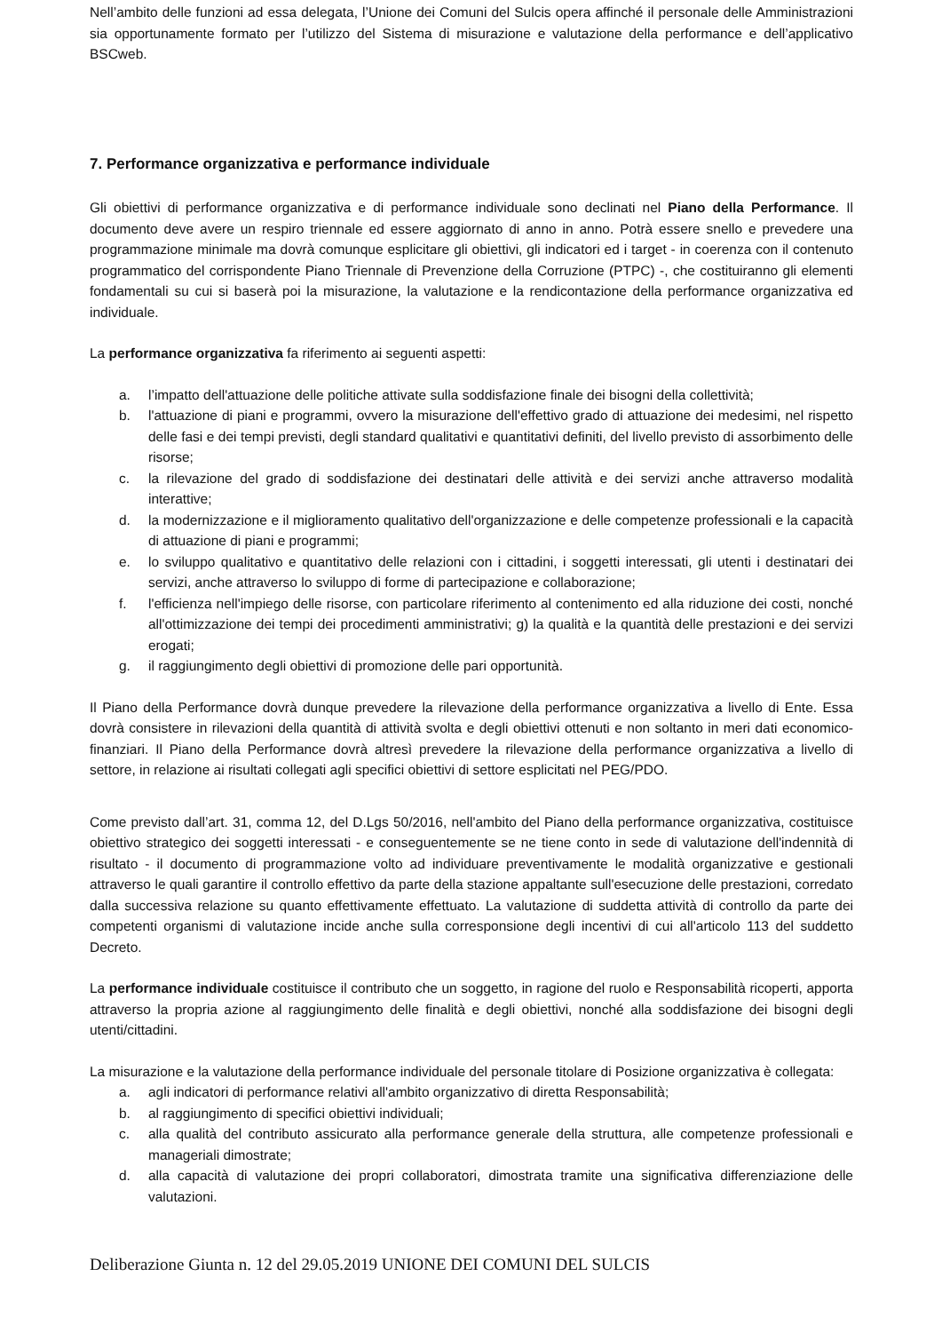Nell’ambito delle funzioni ad essa delegata, l’Unione dei Comuni del Sulcis opera affinché il personale delle Amministrazioni sia opportunamente formato per l’utilizzo del Sistema di misurazione e valutazione della performance e dell’applicativo BSCweb.
7. Performance organizzativa e performance individuale
Gli obiettivi di performance organizzativa e di performance individuale sono declinati nel Piano della Performance. Il documento deve avere un respiro triennale ed essere aggiornato di anno in anno. Potrà essere snello e prevedere una programmazione minimale ma dovrà comunque esplicitare gli obiettivi, gli indicatori ed i target - in coerenza con il contenuto programmatico del corrispondente Piano Triennale di Prevenzione della Corruzione (PTPC) -, che costituiranno gli elementi fondamentali su cui si baserà poi la misurazione, la valutazione e la rendicontazione della performance organizzativa ed individuale.
La performance organizzativa fa riferimento ai seguenti aspetti:
a. l’impatto dell'attuazione delle politiche attivate sulla soddisfazione finale dei bisogni della collettività;
b. l'attuazione di piani e programmi, ovvero la misurazione dell'effettivo grado di attuazione dei medesimi, nel rispetto delle fasi e dei tempi previsti, degli standard qualitativi e quantitativi definiti, del livello previsto di assorbimento delle risorse;
c. la rilevazione del grado di soddisfazione dei destinatari delle attività e dei servizi anche attraverso modalità interattive;
d. la modernizzazione e il miglioramento qualitativo dell'organizzazione e delle competenze professionali e la capacità di attuazione di piani e programmi;
e. lo sviluppo qualitativo e quantitativo delle relazioni con i cittadini, i soggetti interessati, gli utenti i destinatari dei servizi, anche attraverso lo sviluppo di forme di partecipazione e collaborazione;
f. l'efficienza nell'impiego delle risorse, con particolare riferimento al contenimento ed alla riduzione dei costi, nonché all'ottimizzazione dei tempi dei procedimenti amministrativi; g) la qualità e la quantità delle prestazioni e dei servizi erogati;
g. il raggiungimento degli obiettivi di promozione delle pari opportunità.
Il Piano della Performance dovrà dunque prevedere la rilevazione della performance organizzativa a livello di Ente. Essa dovrà consistere in rilevazioni della quantità di attività svolta e degli obiettivi ottenuti e non soltanto in meri dati economico-finanziari. Il Piano della Performance dovrà altresì prevedere la rilevazione della performance organizzativa a livello di settore, in relazione ai risultati collegati agli specifici obiettivi di settore esplicitati nel PEG/PDO.
Come previsto dall’art. 31, comma 12, del D.Lgs 50/2016, nell'ambito del Piano della performance organizzativa, costituisce obiettivo strategico dei soggetti interessati - e conseguentemente se ne tiene conto in sede di valutazione dell'indennità di risultato - il documento di programmazione volto ad individuare preventivamente le modalità organizzative e gestionali attraverso le quali garantire il controllo effettivo da parte della stazione appaltante sull'esecuzione delle prestazioni, corredato dalla successiva relazione su quanto effettivamente effettuato. La valutazione di suddetta attività di controllo da parte dei competenti organismi di valutazione incide anche sulla corresponsione degli incentivi di cui all'articolo 113 del suddetto Decreto.
La performance individuale costituisce il contributo che un soggetto, in ragione del ruolo e Responsabilità ricoperti, apporta attraverso la propria azione al raggiungimento delle finalità e degli obiettivi, nonché alla soddisfazione dei bisogni degli utenti/cittadini.
La misurazione e la valutazione della performance individuale del personale titolare di Posizione organizzativa è collegata:
a. agli indicatori di performance relativi all'ambito organizzativo di diretta Responsabilità;
b. al raggiungimento di specifici obiettivi individuali;
c. alla qualità del contributo assicurato alla performance generale della struttura, alle competenze professionali e manageriali dimostrate;
d. alla capacità di valutazione dei propri collaboratori, dimostrata tramite una significativa differenziazione delle valutazioni.
Deliberazione Giunta n. 12 del 29.05.2019 UNIONE DEI COMUNI DEL SULCIS